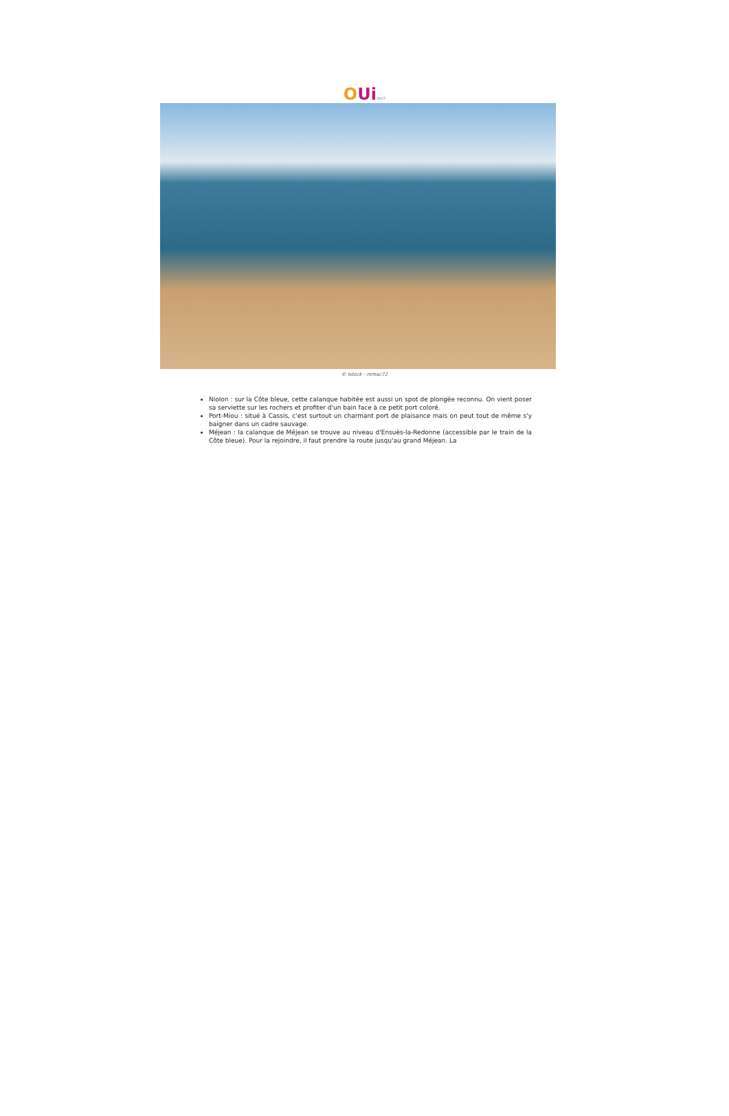OUi SNCF
© Istock - mmac72
Niolon : sur la Côte bleue, cette calanque habitée est aussi un spot de plongée reconnu. On vient poser sa serviette sur les rochers et profiter d'un bain face à ce petit port coloré.
Port-Miou : situé à Cassis, c'est surtout un charmant port de plaisance mais on peut tout de même s'y baigner dans un cadre sauvage.
Méjean : la calanque de Méjean se trouve au niveau d'Ensuès-la-Redonne (accessible par le train de la Côte bleue). Pour la rejoindre, il faut prendre la route jusqu'au grand Méjean. La